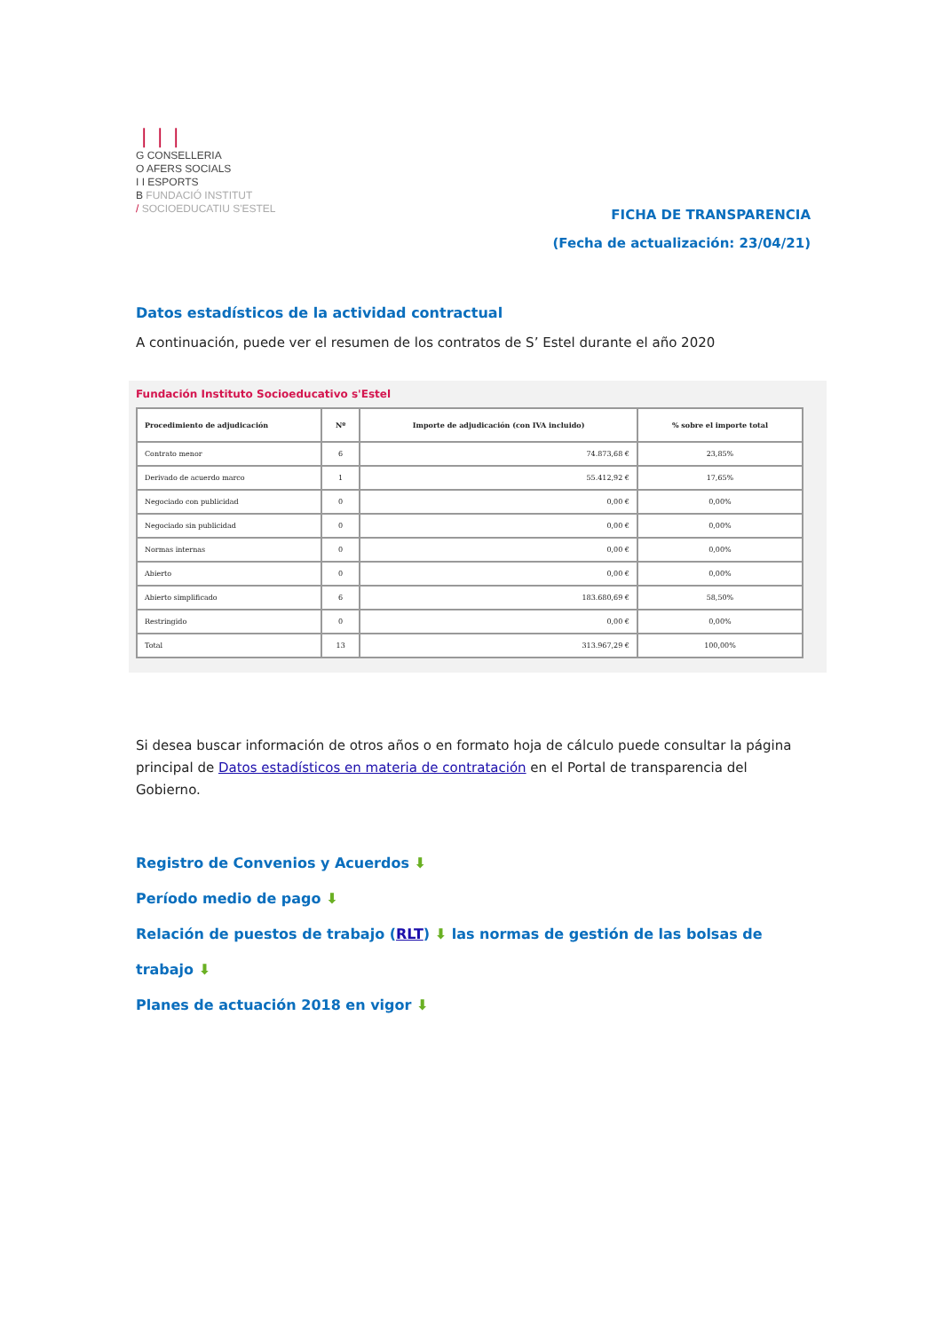❘❘❘
G CONSELLERIA
O AFERS SOCIALS
I I ESPORTS
B FUNDACIÓ INSTITUT
/ SOCIOEDUCATIU S'ESTEL
FICHA DE TRANSPARENCIA
(Fecha de actualización: 23/04/21)
Datos estadísticos de la actividad contractual
A continuación, puede ver el resumen de los contratos de S’ Estel durante el año 2020
Fundación Instituto Socioeducativo s'Estel
| Procedimiento de adjudicación | Nº | Importe de adjudicación (con IVA incluido) | % sobre el importe total |
| --- | --- | --- | --- |
| Contrato menor | 6 | 74.873,68 € | 23,85% |
| Derivado de acuerdo marco | 1 | 55.412,92 € | 17,65% |
| Negociado con publicidad | 0 | 0,00 € | 0,00% |
| Negociado sin publicidad | 0 | 0,00 € | 0,00% |
| Normas internas | 0 | 0,00 € | 0,00% |
| Abierto | 0 | 0,00 € | 0,00% |
| Abierto simplificado | 6 | 183.680,69 € | 58,50% |
| Restringido | 0 | 0,00 € | 0,00% |
| Total | 13 | 313.967,29 € | 100,00% |
Si desea buscar información de otros años o en formato hoja de cálculo puede consultar la página principal de Datos estadísticos en materia de contratación en el Portal de transparencia del Gobierno.
Registro de Convenios y Acuerdos ⬇
Período medio de pago ⬇
Relación de puestos de trabajo (RLT) ⬇ las normas de gestión de las bolsas de trabajo ⬇
Planes de actuación 2018 en vigor ⬇